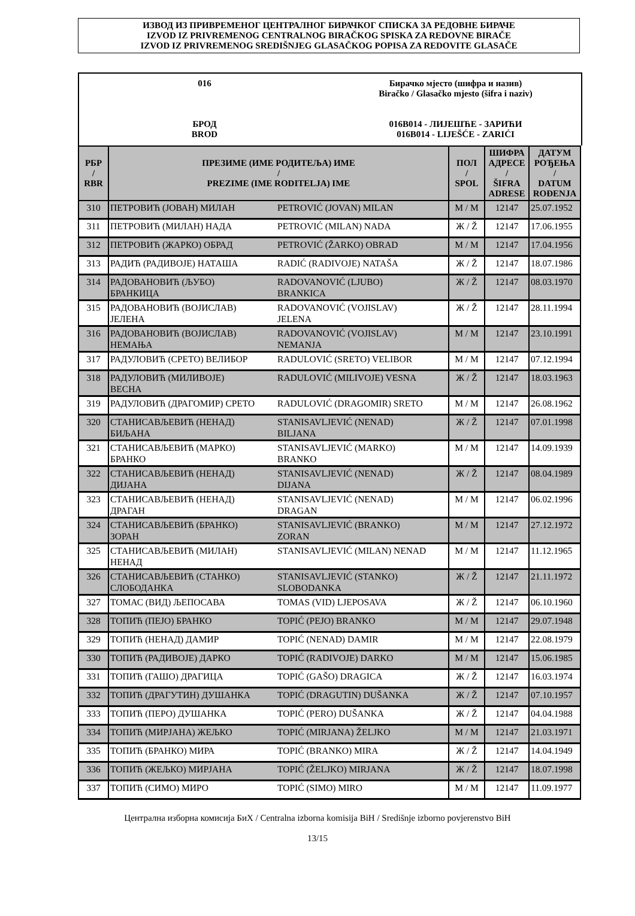ИЗВОД ИЗ ПРИВРЕМЕНОГ ЦЕНТРАЛНОГ БИРАЧКОГ СПИСКА ЗА РЕДОВНЕ БИРАЧЕ
IZVOD IZ PRIVREMENOG CENTRALNOG BIRAČKOG SPISKA ZA REDOVNE BIRAČE
IZVOD IZ PRIVREMENOG SREDIŠNJEG GLASAČKOG POPISA ZA REDOVITE GLASAČE
016
БРОД
BROD
Бирачко мјесто (шифра и назив)
Biračko / Glasačko mjesto (šifra i naziv)
016B014 - ЛИЈЕШЋЕ - ЗАРИЋИ
016B014 - LIJEŠĆE - ZARIĆI
| РБР / RBR | ПРЕЗИМЕ (ИМЕ РОДИТЕЉА) ИМЕ / PREZIME (IME RODITELJA) IME | | ПОЛ / SPOL | ШИФРА АДРЕСЕ / ŠIFRA ADRESE | ДАТУМ РОЂЕЊА / DATUM ROĐENJA |
| --- | --- | --- | --- | --- | --- |
| 310 | ПЕТРОВИЋ (ЈОВАН) МИЛАН | PETROVIĆ (JOVAN) MILAN | М / M | 12147 | 25.07.1952 |
| 311 | ПЕТРОВИЋ (МИЛАН) НАДА | PETROVIĆ (MILAN) NADA | Ж / Ž | 12147 | 17.06.1955 |
| 312 | ПЕТРОВИЋ (ЖАРКО) ОБРАД | PETROVIĆ (ŽARKO) OBRAD | М / M | 12147 | 17.04.1956 |
| 313 | РАДИЋ (РАДИВОЈЕ) НАТАША | RADIĆ (RADIVOJE) NATAŠA | Ж / Ž | 12147 | 18.07.1986 |
| 314 | РАДОВАНОВИЋ (ЉУБО) БРАНКИЦА | RADOVANOVIĆ (LJUBO) BRANKICA | Ж / Ž | 12147 | 08.03.1970 |
| 315 | РАДОВАНОВИЋ (ВОЈИСЛАВ) ЈЕЛЕНА | RADOVANOVIĆ (VOJISLAV) JELENA | Ж / Ž | 12147 | 28.11.1994 |
| 316 | РАДОВАНОВИЋ (ВОЈИСЛАВ) НЕМАЊА | RADOVANOVIĆ (VOJISLAV) NEMANJA | М / M | 12147 | 23.10.1991 |
| 317 | РАДУЛОВИЋ (СРЕТО) ВЕЛИБОР | RADULOVIĆ (SRETO) VELIBOR | М / M | 12147 | 07.12.1994 |
| 318 | РАДУЛОВИЋ (МИЛИВОЈЕ) ВЕСНА | RADULOVIĆ (MILIVOJE) VESNA | Ж / Ž | 12147 | 18.03.1963 |
| 319 | РАДУЛОВИЋ (ДРАГОМИР) СРЕТО | RADULOVIĆ (DRAGOMIR) SRETO | М / M | 12147 | 26.08.1962 |
| 320 | СТАНИСАВЉЕВИЋ (НЕНАД) БИЉАНА | STANISAVLJEVIĆ (NENAD) BILJANA | Ж / Ž | 12147 | 07.01.1998 |
| 321 | СТАНИСАВЉЕВИЋ (МАРКО) БРАНКО | STANISAVLJEVIĆ (MARKO) BRANKO | М / M | 12147 | 14.09.1939 |
| 322 | СТАНИСАВЉЕВИЋ (НЕНАД) ДИЈАНА | STANISAVLJEVIĆ (NENAD) DIJANA | Ж / Ž | 12147 | 08.04.1989 |
| 323 | СТАНИСАВЉЕВИЋ (НЕНАД) ДРАГАН | STANISAVLJEVIĆ (NENAD) DRAGAN | М / M | 12147 | 06.02.1996 |
| 324 | СТАНИСАВЉЕВИЋ (БРАНКО) ЗОРАН | STANISAVLJEVIĆ (BRANKO) ZORAN | М / M | 12147 | 27.12.1972 |
| 325 | СТАНИСАВЉЕВИЋ (МИЛАН) НЕНАД | STANISAVLJEVIĆ (MILAN) NENAD | М / M | 12147 | 11.12.1965 |
| 326 | СТАНИСАВЉЕВИЋ (СТАНКО) СЛОБОДАНКА | STANISAVLJEVIĆ (STANKO) SLOBODANKA | Ж / Ž | 12147 | 21.11.1972 |
| 327 | ТОМАС (ВИД) ЉЕПОСАВА | TOMAS (VID) LJEPOSAVA | Ж / Ž | 12147 | 06.10.1960 |
| 328 | ТОПИЋ (ПЕЈО) БРАНКО | TOPIĆ (PEJO) BRANKO | М / M | 12147 | 29.07.1948 |
| 329 | ТОПИЋ (НЕНАД) ДАМИР | TOPIĆ (NENAD) DAMIR | М / M | 12147 | 22.08.1979 |
| 330 | ТОПИЋ (РАДИВОЈЕ) ДАРКО | TOPIĆ (RADIVOJE) DARKO | М / M | 12147 | 15.06.1985 |
| 331 | ТОПИЋ (ГАШО) ДРАГИЦА | TOPIĆ (GAŠO) DRAGICA | Ж / Ž | 12147 | 16.03.1974 |
| 332 | ТОПИЋ (ДРАГУТИН) ДУШАНКА | TOPIĆ (DRAGUTIN) DUŠANKA | Ж / Ž | 12147 | 07.10.1957 |
| 333 | ТОПИЋ (ПЕРО) ДУШАНКА | TOPIĆ (PERO) DUŠANKA | Ж / Ž | 12147 | 04.04.1988 |
| 334 | ТОПИЋ (МИРЈАНА) ЖЕЉКО | TOPIĆ (MIRJANA) ŽELJKO | М / M | 12147 | 21.03.1971 |
| 335 | ТОПИЋ (БРАНКО) МИРА | TOPIĆ (BRANKO) MIRA | Ж / Ž | 12147 | 14.04.1949 |
| 336 | ТОПИЋ (ЖЕЉКО) МИРЈАНА | TOPIĆ (ŽELJKO) MIRJANA | Ж / Ž | 12147 | 18.07.1998 |
| 337 | ТОПИЋ (СИМО) МИРО | TOPIĆ (SIMO) MIRO | М / M | 12147 | 11.09.1977 |
Централна изборна комисија БиХ / Centralna izborna komisija BiH / Središnje izborno povjerenstvo BiH
13/15